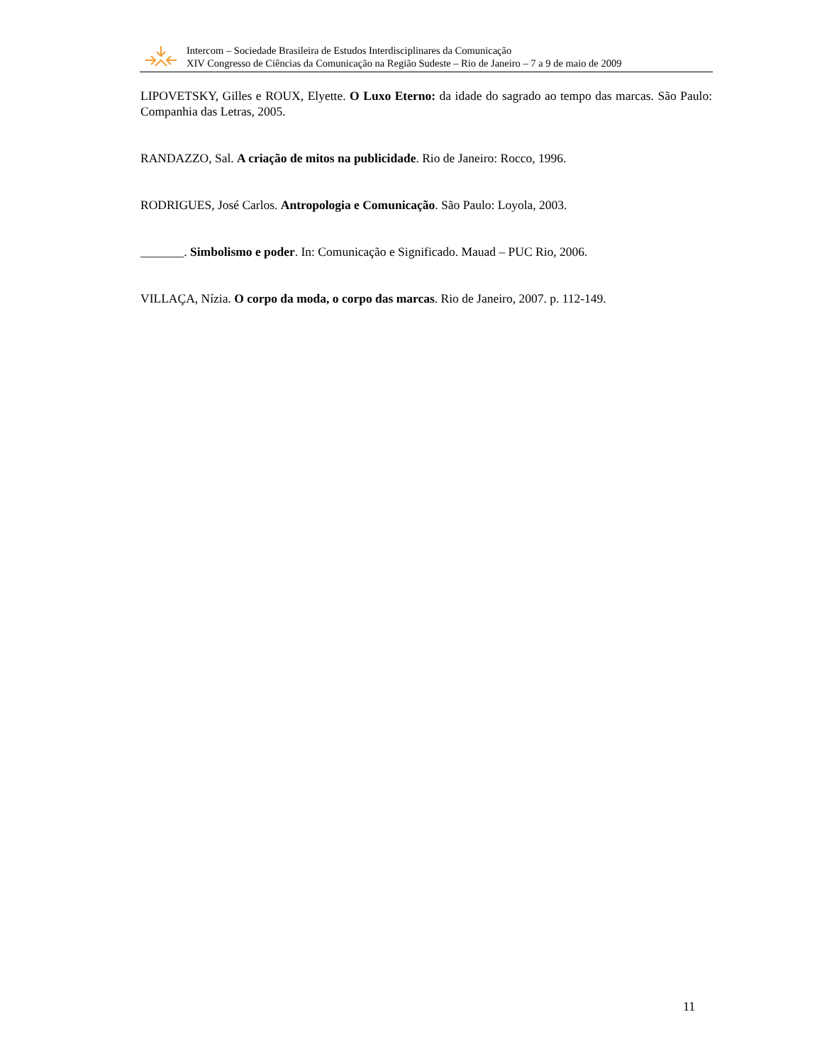Intercom – Sociedade Brasileira de Estudos Interdisciplinares da Comunicação
XIV Congresso de Ciências da Comunicação na Região Sudeste – Rio de Janeiro – 7 a 9 de maio de 2009
LIPOVETSKY, Gilles e ROUX, Elyette. O Luxo Eterno: da idade do sagrado ao tempo das marcas. São Paulo: Companhia das Letras, 2005.
RANDAZZO, Sal. A criação de mitos na publicidade. Rio de Janeiro: Rocco, 1996.
RODRIGUES, José Carlos. Antropologia e Comunicação. São Paulo: Loyola, 2003.
_______. Simbolismo e poder. In: Comunicação e Significado. Mauad – PUC Rio, 2006.
VILLAÇA, Nízia. O corpo da moda, o corpo das marcas. Rio de Janeiro, 2007. p. 112-149.
11